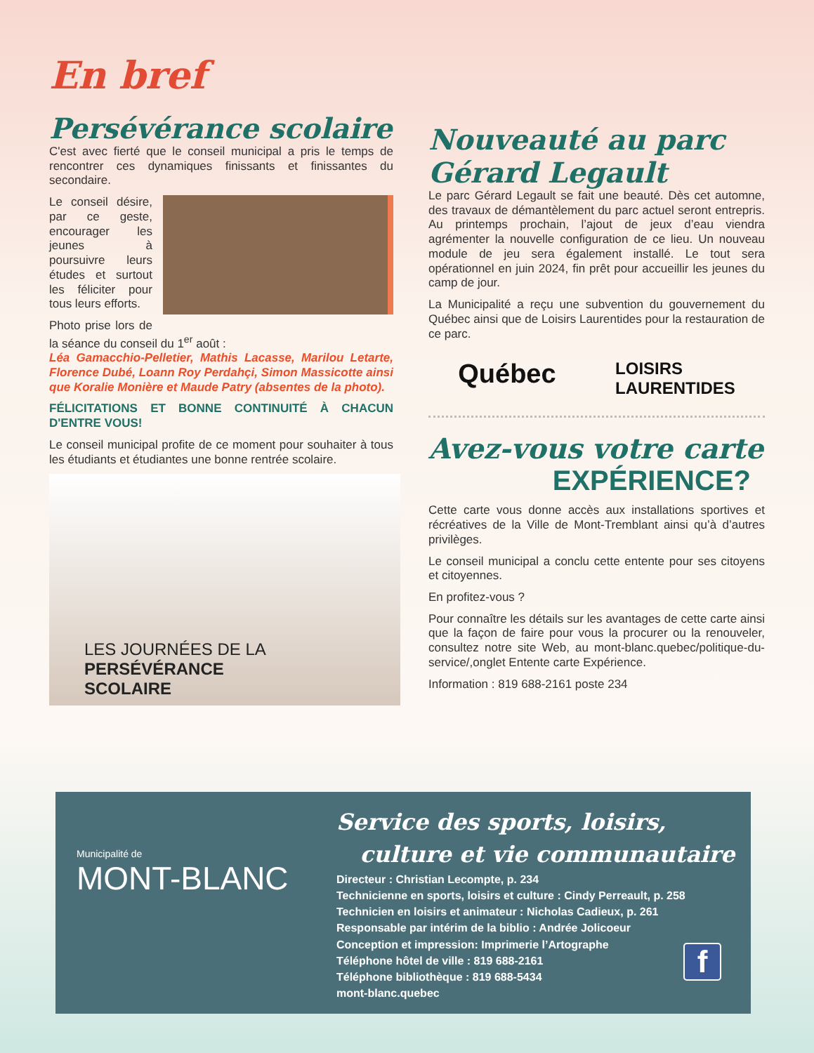En bref
Persévérance scolaire
C'est avec fierté que le conseil municipal a pris le temps de rencontrer ces dynamiques finissants et finissantes du secondaire.
Le conseil désire, par ce geste, encourager les jeunes à poursuivre leurs études et surtout les féliciter pour tous leurs efforts.
Photo prise lors de la séance du conseil du 1<sup>er</sup> août :
Léa Gamacchio-Pelletier, Mathis Lacasse, Marilou Letarte, Florence Dubé, Loann Roy Perdahçi, Simon Massicotte ainsi que Koralie Monière et Maude Patry (absentes de la photo).
FÉLICITATIONS ET BONNE CONTINUITÉ À CHACUN D'ENTRE VOUS!
Le conseil municipal profite de ce moment pour souhaiter à tous les étudiants et étudiantes une bonne rentrée scolaire.
LES JOURNÉES DE LA
PERSÉVÉRANCE
SCOLAIRE
Nouveauté au parc
Gérard Legault
Le parc Gérard Legault se fait une beauté. Dès cet automne, des travaux de démantèlement du parc actuel seront entrepris. Au printemps prochain, l’ajout de jeux d’eau viendra agrémenter la nouvelle configuration de ce lieu. Un nouveau module de jeu sera également installé. Le tout sera opérationnel en juin 2024, fin prêt pour accueillir les jeunes du camp de jour.
La Municipalité a reçu une subvention du gouvernement du Québec ainsi que de Loisirs Laurentides pour la restauration de ce parc.
Québec LOISIRS
LAURENTIDES
Avez-vous votre carte
EXPÉRIENCE?
Cette carte vous donne accès aux installations sportives et récréatives de la Ville de Mont-Tremblant ainsi qu’à d’autres privilèges.
Le conseil municipal a conclu cette entente pour ses citoyens et citoyennes.
En profitez-vous ?
Pour connaître les détails sur les avantages de cette carte ainsi que la façon de faire pour vous la procurer ou la renouveler, consultez notre site Web, au mont-blanc.quebec/politique-du-service/,onglet Entente carte Expérience.
Information : 819 688-2161 poste 234
Municipalité de
MONT-BLANC
Service des sports, loisirs,
culture et vie communautaire
Directeur : Christian Lecompte, p. 234
Technicienne en sports, loisirs et culture : Cindy Perreault, p. 258
Technicien en loisirs et animateur : Nicholas Cadieux, p. 261
Responsable par intérim de la biblio : Andrée Jolicoeur
Conception et impression: Imprimerie l’Artographe
Téléphone hôtel de ville : 819 688-2161
Téléphone bibliothèque : 819 688-5434
mont-blanc.quebec
f